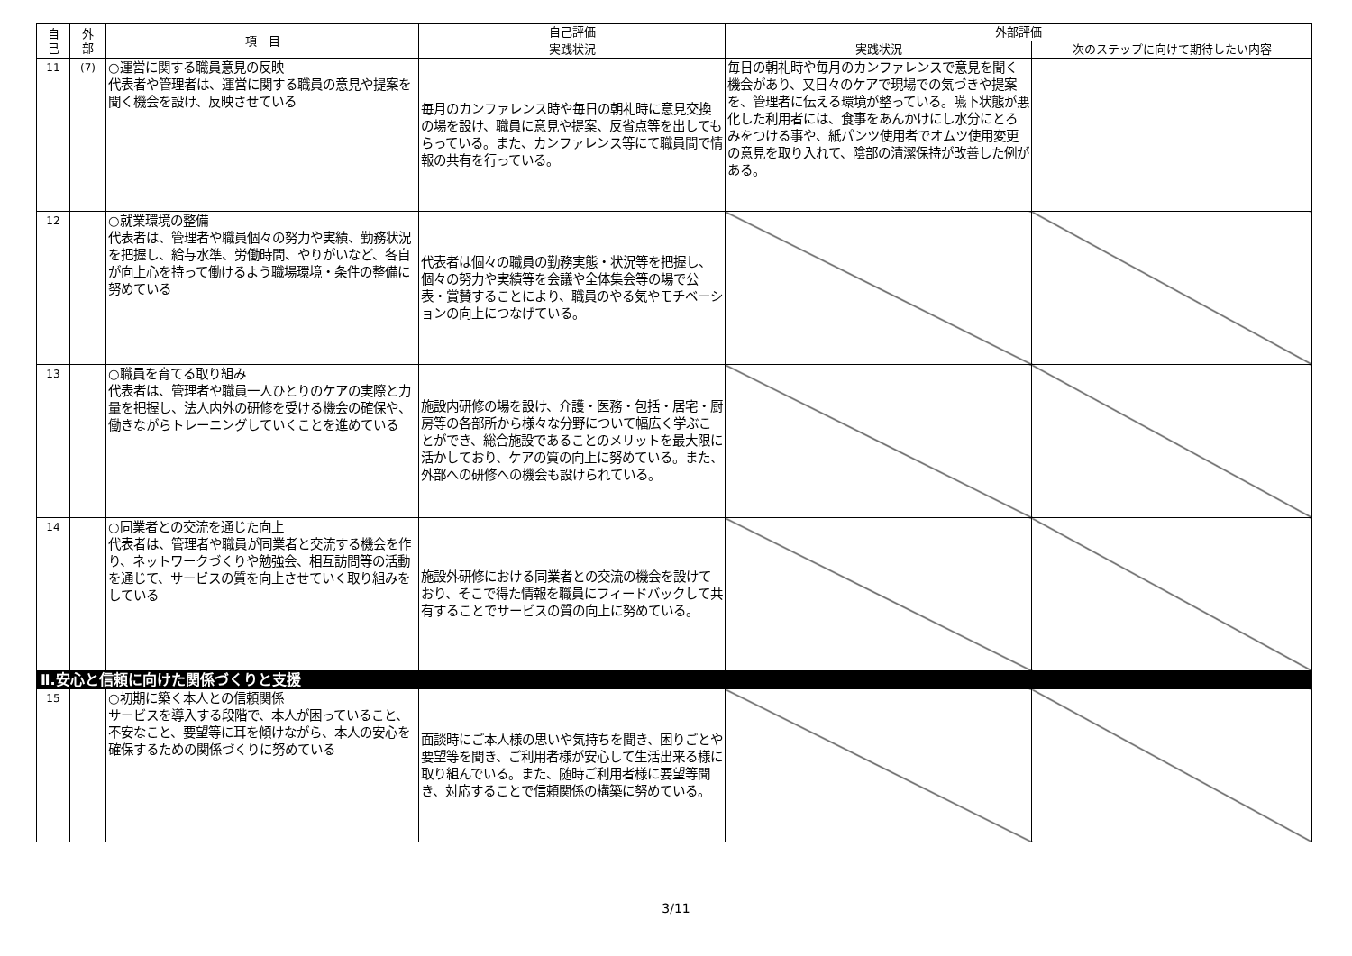| 自 己 | 外 部 | 項 目 | 自己評価 | 外部評価 | |
| --- | --- | --- | --- | --- | --- |
| | | | 実践状況 | 実践状況 | 次のステップに向けて期待したい内容 |
| 11 | (7) | ○運営に関する職員意見の反映 代表者や管理者は、運営に関する職員の意見や提案を聞く機会を設け、反映させている | 毎月のカンファレンス時や毎日の朝礼時に意見交換の場を設け、職員に意見や提案、反省点等を出してもらっている。また、カンファレンス等にて職員間で情報の共有を行っている。 | 毎日の朝礼時や毎月のカンファレンスで意見を聞く機会があり、又日々のケアで現場での気づきや提案を、管理者に伝える環境が整っている。嚥下状態が悪化した利用者には、食事をあんかけにし水分にとろみをつける事や、紙パンツ使用者でオムツ使用変更の意見を取り入れて、陰部の清潔保持が改善した例がある。 | |
| 12 | | ○就業環境の整備 代表者は、管理者や職員個々の努力や実績、勤務状況を把握し、給与水準、労働時間、やりがいなど、各自が向上心を持って働けるよう職場環境・条件の整備に努めている | 代表者は個々の職員の勤務実態・状況等を把握し、個々の努力や実績等を会議や全体集会等の場で公表・賞賛することにより、職員のやる気やモチベーションの向上につなげている。 | | |
| 13 | | ○職員を育てる取り組み 代表者は、管理者や職員一人ひとりのケアの実際と力量を把握し、法人内外の研修を受ける機会の確保や、働きながらトレーニングしていくことを進めている | 施設内研修の場を設け、介護・医務・包括・居宅・厨房等の各部所から様々な分野について幅広く学ぶことができ、総合施設であることのメリットを最大限に活かしており、ケアの質の向上に努めている。また、外部への研修への機会も設けられている。 | | |
| 14 | | ○同業者との交流を通じた向上 代表者は、管理者や職員が同業者と交流する機会を作り、ネットワークづくりや勉強会、相互訪問等の活動を通じて、サービスの質を向上させていく取り組みをしている | 施設外研修における同業者との交流の機会を設けており、そこで得た情報を職員にフィードバックして共有することでサービスの質の向上に努めている。 | | |
| Ⅱ.安心と信頼に向けた関係づくりと支援 | | | | | |
| 15 | | ○初期に築く本人との信頼関係 サービスを導入する段階で、本人が困っていること、不安なこと、要望等に耳を傾けながら、本人の安心を確保するための関係づくりに努めている | 面談時にご本人様の思いや気持ちを聞き、困りごとや要望等を聞き、ご利用者様が安心して生活出来る様に取り組んでいる。また、随時ご利用者様に要望等聞き、対応することで信頼関係の構築に努めている。 | | |
3/11